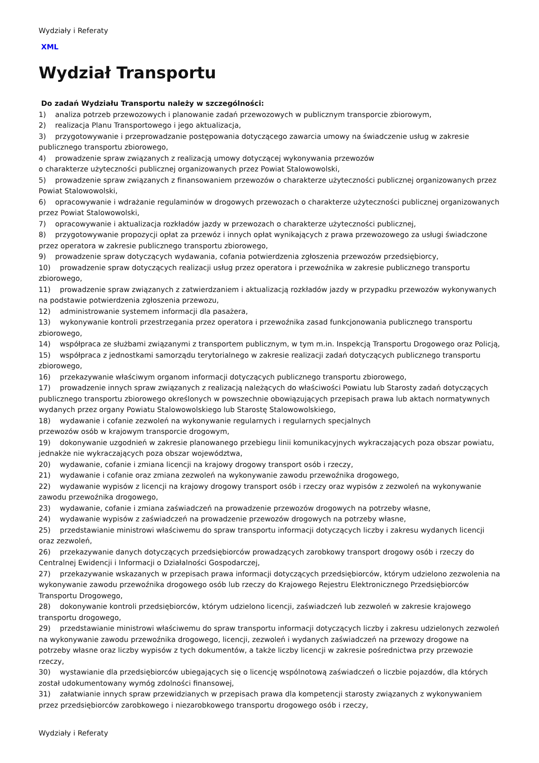Wydziały i Referaty
XML
Wydział Transportu
Do zadań Wydziału Transportu należy w szczególności:
1) analiza potrzeb przewozowych i planowanie zadań przewozowych w publicznym transporcie zbiorowym,
2) realizacja Planu Transportowego i jego aktualizacja,
3) przygotowywanie i przeprowadzanie postępowania dotyczącego zawarcia umowy na świadczenie usług w zakresie publicznego transportu zbiorowego,
4) prowadzenie spraw związanych z realizacją umowy dotyczącej wykonywania przewozów
o charakterze użyteczności publicznej organizowanych przez Powiat Stalowowolski,
5) prowadzenie spraw związanych z finansowaniem przewozów o charakterze użyteczności publicznej organizowanych przez Powiat Stalowowolski,
6) opracowywanie i wdrażanie regulaminów w drogowych przewozach o charakterze użyteczności publicznej organizowanych przez Powiat Stalowowolski,
7) opracowywanie i aktualizacja rozkładów jazdy w przewozach o charakterze użyteczności publicznej,
8) przygotowywanie propozycji opłat za przewóz i innych opłat wynikających z prawa przewozowego za usługi świadczone przez operatora w zakresie publicznego transportu zbiorowego,
9) prowadzenie spraw dotyczących wydawania, cofania potwierdzenia zgłoszenia przewozów przedsiębiorcy,
10) prowadzenie spraw dotyczących realizacji usług przez operatora i przewoźnika w zakresie publicznego transportu zbiorowego,
11) prowadzenie spraw związanych z zatwierdzaniem i aktualizacją rozkładów jazdy w przypadku przewozów wykonywanych na podstawie potwierdzenia zgłoszenia przewozu,
12) administrowanie systemem informacji dla pasażera,
13) wykonywanie kontroli przestrzegania przez operatora i przewoźnika zasad funkcjonowania publicznego transportu zbiorowego,
14) współpraca ze służbami związanymi z transportem publicznym, w tym m.in. Inspekcją Transportu Drogowego oraz Policją,
15) współpraca z jednostkami samorządu terytorialnego w zakresie realizacji zadań dotyczących publicznego transportu zbiorowego,
16) przekazywanie właściwym organom informacji dotyczących publicznego transportu zbiorowego,
17) prowadzenie innych spraw związanych z realizacją należących do właściwości Powiatu lub Starosty zadań dotyczących publicznego transportu zbiorowego określonych w powszechnie obowiązujących przepisach prawa lub aktach normatywnych wydanych przez organy Powiatu Stalowowolskiego lub Starostę Stalowowolskiego,
18) wydawanie i cofanie zezwoleń na wykonywanie regularnych i regularnych specjalnych
przewozów osób w krajowym transporcie drogowym,
19) dokonywanie uzgodnień w zakresie planowanego przebiegu linii komunikacyjnych wykraczających poza obszar powiatu, jednakże nie wykraczających poza obszar województwa,
20) wydawanie, cofanie i zmiana licencji na krajowy drogowy transport osób i rzeczy,
21) wydawanie i cofanie oraz zmiana zezwoleń na wykonywanie zawodu przewoźnika drogowego,
22) wydawanie wypisów z licencji na krajowy drogowy transport osób i rzeczy oraz wypisów z zezwoleń na wykonywanie zawodu przewoźnika drogowego,
23) wydawanie, cofanie i zmiana zaświadczeń na prowadzenie przewozów drogowych na potrzeby własne,
24) wydawanie wypisów z zaświadczeń na prowadzenie przewozów drogowych na potrzeby własne,
25) przedstawianie ministrowi właściwemu do spraw transportu informacji dotyczących liczby i zakresu wydanych licencji oraz zezwoleń,
26) przekazywanie danych dotyczących przedsiębiorców prowadzących zarobkowy transport drogowy osób i rzeczy do Centralnej Ewidencji i Informacji o Działalności Gospodarczej,
27) przekazywanie wskazanych w przepisach prawa informacji dotyczących przedsiębiorców, którym udzielono zezwolenia na wykonywanie zawodu przewoźnika drogowego osób lub rzeczy do Krajowego Rejestru Elektronicznego Przedsiębiorców Transportu Drogowego,
28) dokonywanie kontroli przedsiębiorców, którym udzielono licencji, zaświadczeń lub zezwoleń w zakresie krajowego transportu drogowego,
29) przedstawianie ministrowi właściwemu do spraw transportu informacji dotyczących liczby i zakresu udzielonych zezwoleń na wykonywanie zawodu przewoźnika drogowego, licencji, zezwoleń i wydanych zaświadczeń na przewozy drogowe na potrzeby własne oraz liczby wypisów z tych dokumentów, a także liczby licencji w zakresie pośrednictwa przy przewozie rzeczy,
30) wystawianie dla przedsiębiorców ubiegających się o licencję wspólnotową zaświadczeń o liczbie pojazdów, dla których został udokumentowany wymóg zdolności finansowej,
31) załatwianie innych spraw przewidzianych w przepisach prawa dla kompetencji starosty związanych z wykonywaniem przez przedsiębiorców zarobkowego i niezarobkowego transportu drogowego osób i rzeczy,
Wydziały i Referaty